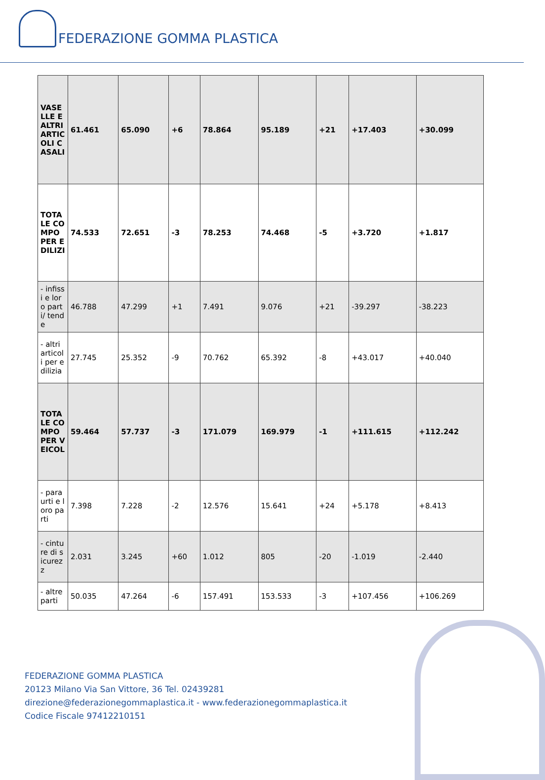FEDERAZIONE GOMMA PLASTICA
| VASELLE E ALTRI ARTICOLI CASALI | 61.461 | 65.090 | +6 | 78.864 | 95.189 | +21 | +17.403 | +30.099 |
| TOTALE COMPO PER EDILIZI | 74.533 | 72.651 | -3 | 78.253 | 74.468 | -5 | +3.720 | +1.817 |
| - infissi e loro parti/ tende | 46.788 | 47.299 | +1 | 7.491 | 9.076 | +21 | -39.297 | -38.223 |
| - altri articoli per edilizia | 27.745 | 25.352 | -9 | 70.762 | 65.392 | -8 | +43.017 | +40.040 |
| TOTALE COMPO PER VEICOL | 59.464 | 57.737 | -3 | 171.079 | 169.979 | -1 | +111.615 | +112.242 |
| - paraurti e loro parti | 7.398 | 7.228 | -2 | 12.576 | 15.641 | +24 | +5.178 | +8.413 |
| - cinture di sicurezz | 2.031 | 3.245 | +60 | 1.012 | 805 | -20 | -1.019 | -2.440 |
| - altre parti | 50.035 | 47.264 | -6 | 157.491 | 153.533 | -3 | +107.456 | +106.269 |
FEDERAZIONE GOMMA PLASTICA
20123 Milano Via San Vittore, 36 Tel. 02439281
direzione@federazionegommaplastica.it - www.federazionegommaplastica.it
Codice Fiscale 97412210151